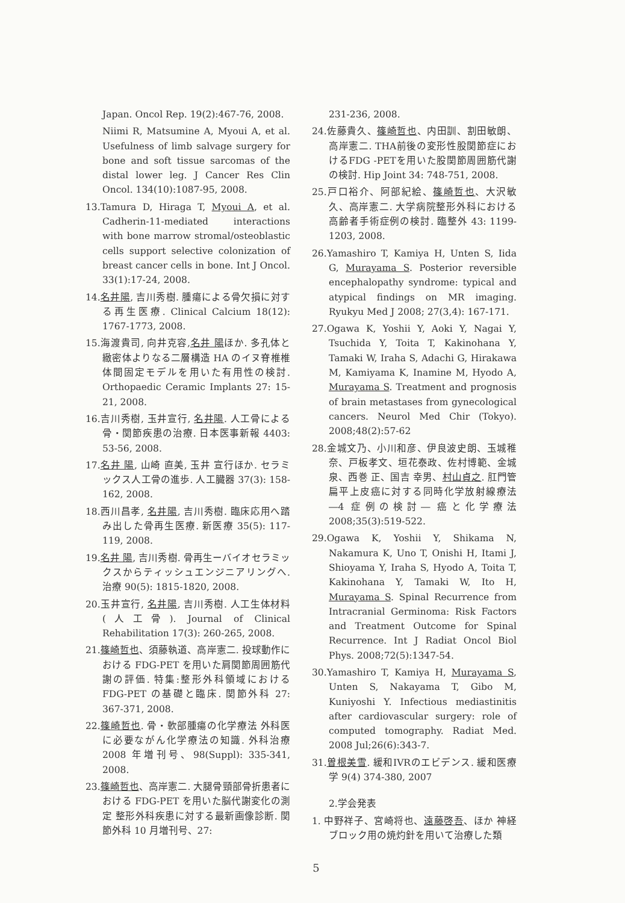Japan. Oncol Rep. 19(2):467-76, 2008.
Niimi R, Matsumine A, Myoui A, et al. Usefulness of limb salvage surgery for bone and soft tissue sarcomas of the distal lower leg. J Cancer Res Clin Oncol. 134(10):1087-95, 2008.
13.Tamura D, Hiraga T, Myoui A, et al. Cadherin-11-mediated interactions with bone marrow stromal/osteoblastic cells support selective colonization of breast cancer cells in bone. Int J Oncol. 33(1):17-24, 2008.
14.名井陽, 吉川秀樹. 腫瘍による骨欠損に対する再生医療. Clinical Calcium 18(12): 1767-1773, 2008.
15.海渡貴司, 向井克容,名井 陽ほか. 多孔体と緻密体よりなる二層構造 HA のイヌ脊椎椎体間固定モデルを用いた有用性の検討. Orthopaedic Ceramic Implants 27: 15-21, 2008.
16.吉川秀樹, 玉井宣行, 名井陽. 人工骨による骨・関節疾患の治療. 日本医事新報 4403: 53-56, 2008.
17.名井 陽, 山崎 直美, 玉井 宣行ほか. セラミックス人工骨の進歩. 人工臓器 37(3): 158-162, 2008.
18.西川昌孝, 名井陽, 吉川秀樹. 臨床応用へ踏み出した骨再生医療. 新医療 35(5): 117-119, 2008.
19.名井 陽, 吉川秀樹. 骨再生ーバイオセラミックスからティッシュエンジニアリングへ. 治療 90(5): 1815-1820, 2008.
20.玉井宣行, 名井陽, 吉川秀樹. 人工生体材料(人工骨). Journal of Clinical Rehabilitation 17(3): 260-265, 2008.
21.篠崎哲也、須藤執道、高岸憲二. 投球動作における FDG-PET を用いた肩関節周囲筋代謝の評価. 特集:整形外科領域における FDG-PET の基礎と臨床. 関節外科 27: 367-371, 2008.
22.篠崎哲也. 骨・軟部腫瘍の化学療法 外科医に必要ながん化学療法の知識. 外科治療 2008 年増刊号、98(Suppl): 335-341, 2008.
23.篠崎哲也、高岸憲二. 大腿骨頸部骨折患者における FDG-PET を用いた脳代謝変化の測定 整形外科疾患に対する最新画像診断. 関節外科 10 月増刊号、27:
231-236, 2008.
24.佐藤貴久、篠崎哲也、内田訓、割田敏朗、高岸憲二. THA前後の変形性股関節症におけるFDG -PETを用いた股関節周囲筋代謝の検討. Hip Joint 34: 748-751, 2008.
25.戸口裕介、阿部紀絵、篠崎哲也、大沢敏久、高岸憲二. 大学病院整形外科における高齢者手術症例の検討. 臨整外 43: 1199-1203, 2008.
26.Yamashiro T, Kamiya H, Unten S, Iida G, Murayama S. Posterior reversible encephalopathy syndrome: typical and atypical findings on MR imaging. Ryukyu Med J 2008; 27(3,4): 167-171.
27.Ogawa K, Yoshii Y, Aoki Y, Nagai Y, Tsuchida Y, Toita T, Kakinohana Y, Tamaki W, Iraha S, Adachi G, Hirakawa M, Kamiyama K, Inamine M, Hyodo A, Murayama S. Treatment and prognosis of brain metastases from gynecological cancers. Neurol Med Chir (Tokyo). 2008;48(2):57-62
28.金城文乃、小川和彦、伊良波史朗、玉城稚奈、戸板孝文、垣花泰政、佐村博範、金城 泉、西巻 正、国吉 幸男、村山貞之. 肛門管扁平上皮癌に対する同時化学放射線療法―4 症例の検討― 癌と化学療法 2008;35(3):519-522.
29.Ogawa K, Yoshii Y, Shikama N, Nakamura K, Uno T, Onishi H, Itami J, Shioyama Y, Iraha S, Hyodo A, Toita T, Kakinohana Y, Tamaki W, Ito H, Murayama S. Spinal Recurrence from Intracranial Germinoma: Risk Factors and Treatment Outcome for Spinal Recurrence. Int J Radiat Oncol Biol Phys. 2008;72(5):1347-54.
30.Yamashiro T, Kamiya H, Murayama S, Unten S, Nakayama T, Gibo M, Kuniyoshi Y. Infectious mediastinitis after cardiovascular surgery: role of computed tomography. Radiat Med. 2008 Jul;26(6):343-7.
31.曽根美雪. 緩和IVRのエビデンス. 緩和医療学 9(4) 374-380, 2007
2.学会発表
1. 中野祥子、宮崎将也、遠藤啓吾、ほか 神経ブロック用の焼灼針を用いて治療した類
5